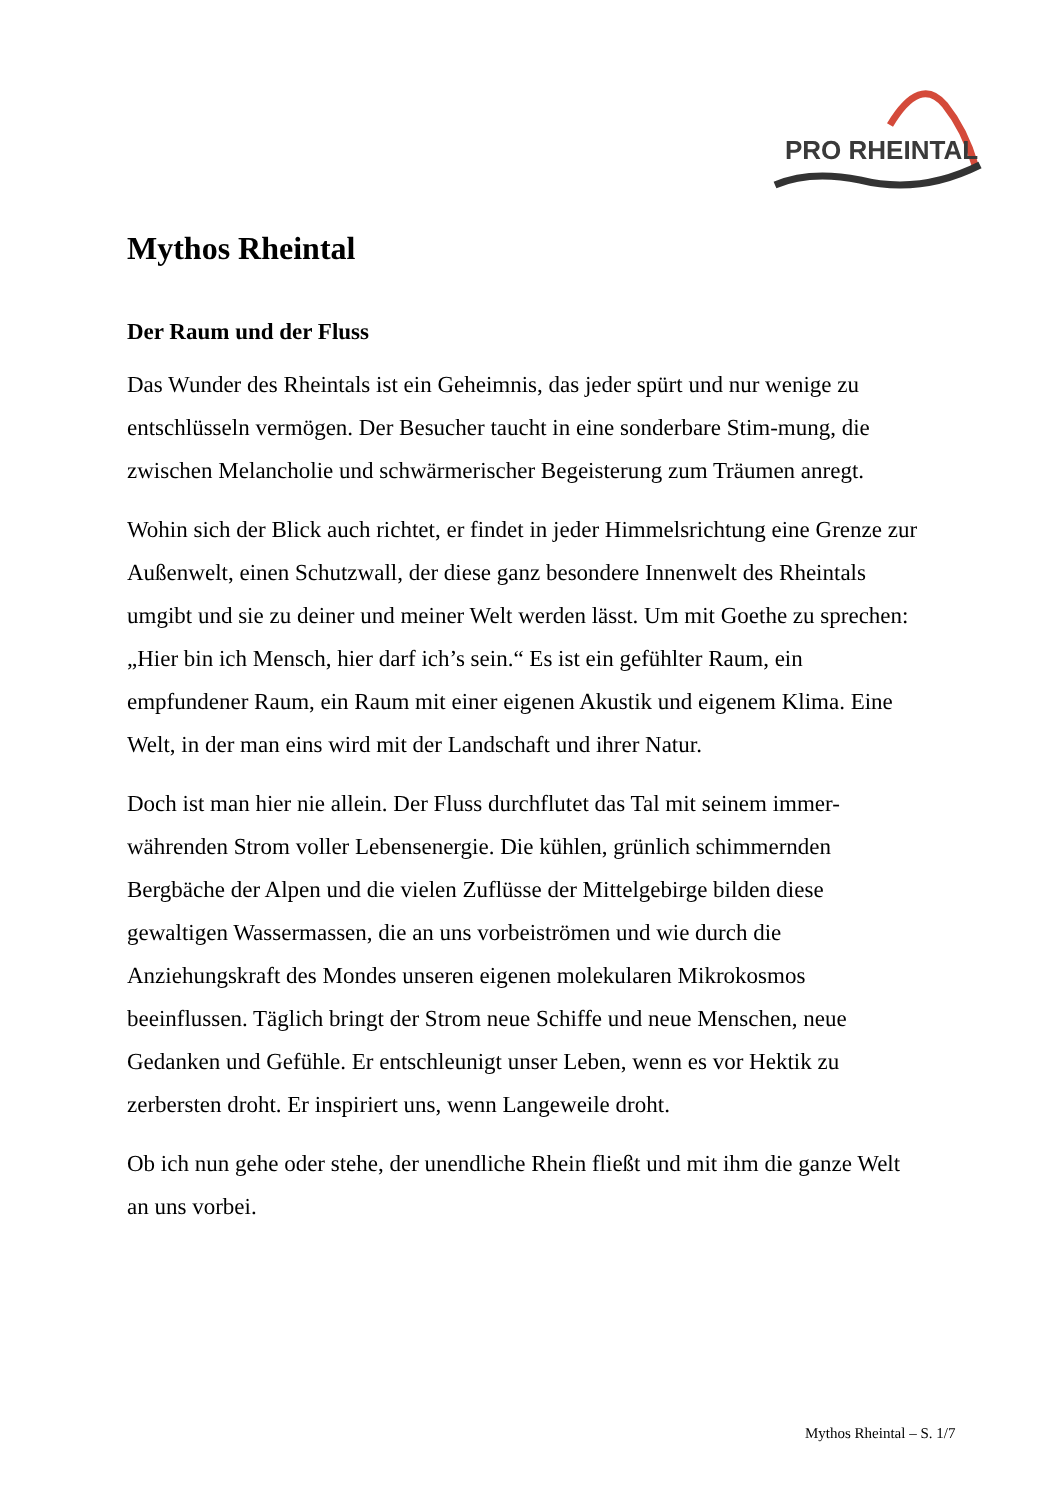PRO RHEINTAL
Mythos Rheintal
Der Raum und der Fluss
Das Wunder des Rheintals ist ein Geheimnis, das jeder spürt und nur wenige zu entschlüsseln vermögen. Der Besucher taucht in eine sonderbare Stim-mung, die zwischen Melancholie und schwärmerischer Begeisterung zum Träumen anregt.
Wohin sich der Blick auch richtet, er findet in jeder Himmelsrichtung eine Grenze zur Außenwelt, einen Schutzwall, der diese ganz besondere Innenwelt des Rheintals umgibt und sie zu deiner und meiner Welt werden lässt. Um mit Goethe zu sprechen: „Hier bin ich Mensch, hier darf ich’s sein.“ Es ist ein gefühlter Raum, ein empfundener Raum, ein Raum mit einer eigenen Akustik und eigenem Klima. Eine Welt, in der man eins wird mit der Landschaft und ihrer Natur.
Doch ist man hier nie allein. Der Fluss durchflutet das Tal mit seinem immer-währenden Strom voller Lebensenergie. Die kühlen, grünlich schimmernden Bergbäche der Alpen und die vielen Zuflüsse der Mittelgebirge bilden diese gewaltigen Wassermassen, die an uns vorbeiströmen und wie durch die Anziehungskraft des Mondes unseren eigenen molekularen Mikrokosmos beeinflussen. Täglich bringt der Strom neue Schiffe und neue Menschen, neue Gedanken und Gefühle. Er entschleunigt unser Leben, wenn es vor Hektik zu zerbersten droht. Er inspiriert uns, wenn Langeweile droht.
Ob ich nun gehe oder stehe, der unendliche Rhein fließt und mit ihm die ganze Welt an uns vorbei.
Mythos Rheintal – S. 1/7